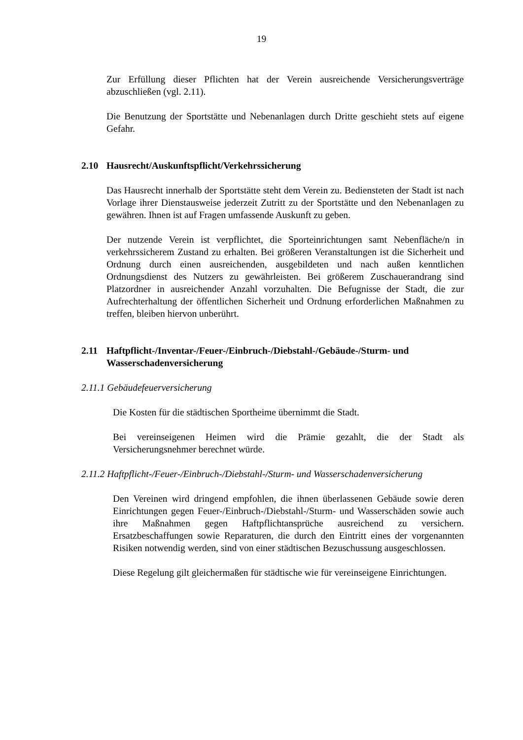19
Zur Erfüllung dieser Pflichten hat der Verein ausreichende Versicherungsverträge abzuschließen (vgl. 2.11).
Die Benutzung der Sportstätte und Nebenanlagen durch Dritte geschieht stets auf eigene Gefahr.
2.10 Hausrecht/Auskunftspflicht/Verkehrssicherung
Das Hausrecht innerhalb der Sportstätte steht dem Verein zu. Bediensteten der Stadt ist nach Vorlage ihrer Dienstausweise jederzeit Zutritt zu der Sportstätte und den Nebenanlagen zu gewähren. Ihnen ist auf Fragen umfassende Auskunft zu geben.
Der nutzende Verein ist verpflichtet, die Sporteinrichtungen samt Nebenfläche/n in verkehrssicherem Zustand zu erhalten. Bei größeren Veranstaltungen ist die Sicherheit und Ordnung durch einen ausreichenden, ausgebildeten und nach außen kenntlichen Ordnungsdienst des Nutzers zu gewährleisten. Bei größerem Zuschauerandrang sind Platzordner in ausreichender Anzahl vorzuhalten. Die Befugnisse der Stadt, die zur Aufrechterhaltung der öffentlichen Sicherheit und Ordnung erforderlichen Maßnahmen zu treffen, bleiben hiervon unberührt.
2.11 Haftpflicht-/Inventar-/Feuer-/Einbruch-/Diebstahl-/Gebäude-/Sturm- und Wasserschadenversicherung
2.11.1 Gebäudefeuerversicherung
Die Kosten für die städtischen Sportheime übernimmt die Stadt.
Bei vereinseigenen Heimen wird die Prämie gezahlt, die der Stadt als Versicherungsnehmer berechnet würde.
2.11.2 Haftpflicht-/Feuer-/Einbruch-/Diebstahl-/Sturm- und Wasserschadenversicherung
Den Vereinen wird dringend empfohlen, die ihnen überlassenen Gebäude sowie deren Einrichtungen gegen Feuer-/Einbruch-/Diebstahl-/Sturm- und Wasserschäden sowie auch ihre Maßnahmen gegen Haftpflichtansprüche ausreichend zu versichern. Ersatzbeschaffungen sowie Reparaturen, die durch den Eintritt eines der vorgenannten Risiken notwendig werden, sind von einer städtischen Bezuschussung ausgeschlossen.
Diese Regelung gilt gleichermaßen für städtische wie für vereinseigene Einrichtungen.